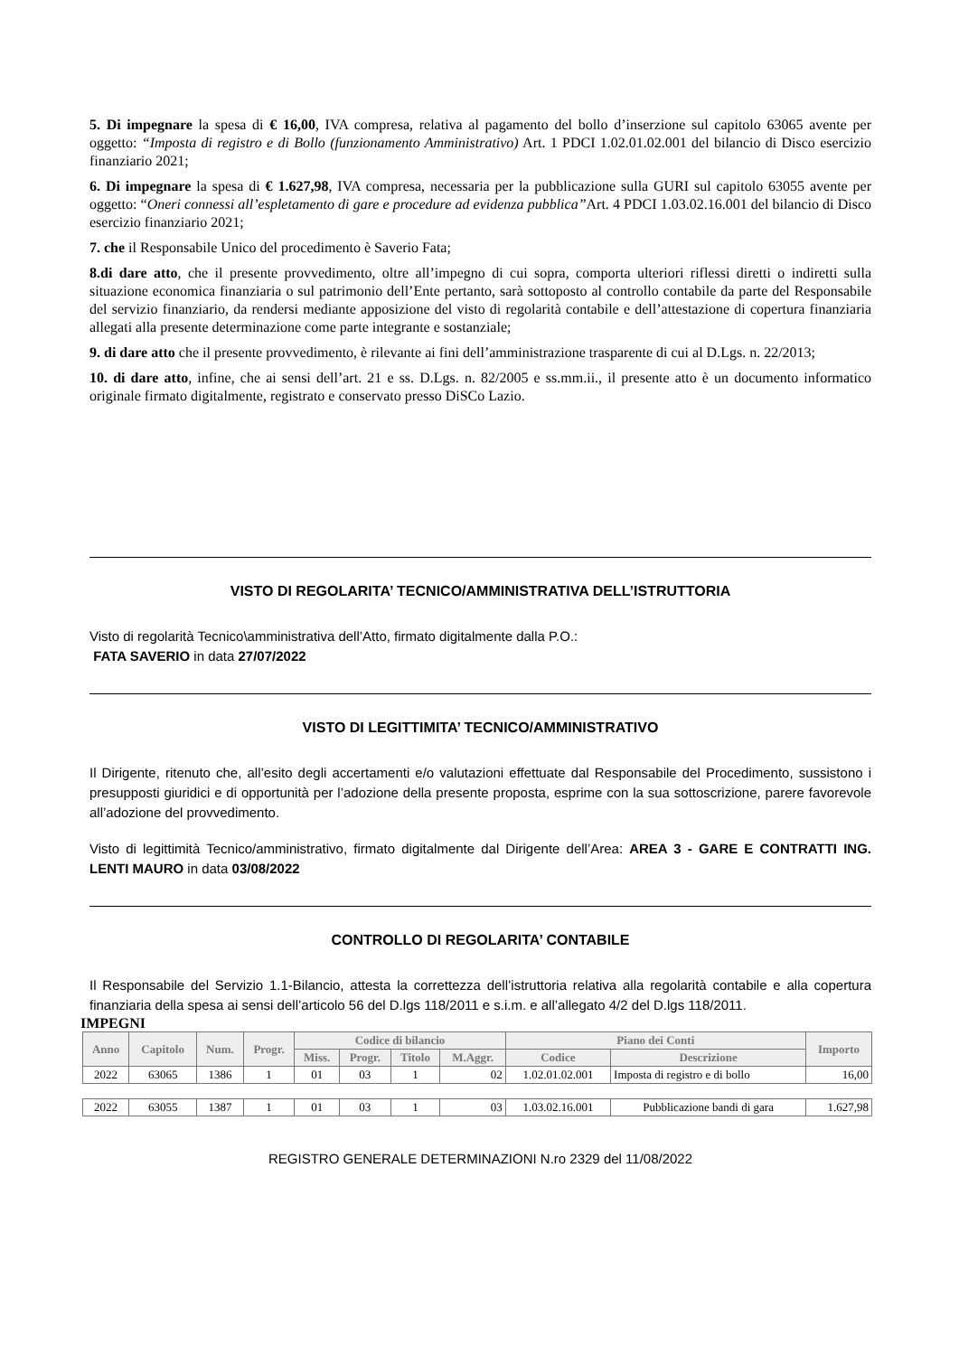5. Di impegnare la spesa di € 16,00, IVA compresa, relativa al pagamento del bollo d’inserzione sul capitolo 63065 avente per oggetto: “Imposta di registro e di Bollo (funzionamento Amministrativo) Art. 1 PDCI 1.02.01.02.001 del bilancio di Disco esercizio finanziario 2021;
6. Di impegnare la spesa di € 1.627,98, IVA compresa, necessaria per la pubblicazione sulla GURI sul capitolo 63055 avente per oggetto: “Oneri connessi all’espletamento di gare e procedure ad evidenza pubblica”Art. 4 PDCI 1.03.02.16.001 del bilancio di Disco esercizio finanziario 2021;
7. che il Responsabile Unico del procedimento è Saverio Fata;
8.di dare atto, che il presente provvedimento, oltre all’impegno di cui sopra, comporta ulteriori riflessi diretti o indiretti sulla situazione economica finanziaria o sul patrimonio dell’Ente pertanto, sarà sottoposto al controllo contabile da parte del Responsabile del servizio finanziario, da rendersi mediante apposizione del visto di regolarità contabile e dell’attestazione di copertura finanziaria allegati alla presente determinazione come parte integrante e sostanziale;
9. di dare atto che il presente provvedimento, è rilevante ai fini dell’amministrazione trasparente di cui al D.Lgs. n. 22/2013;
10. di dare atto, infine, che ai sensi dell’art. 21 e ss. D.Lgs. n. 82/2005 e ss.mm.ii., il presente atto è un documento informatico originale firmato digitalmente, registrato e conservato presso DiSCo Lazio.
VISTO DI REGOLARITA’ TECNICO/AMMINISTRATIVA DELL’ISTRUTTORIA
Visto di regolarità Tecnico\amministrativa dell’Atto, firmato digitalmente dalla P.O.:
FATA SAVERIO in data 27/07/2022
VISTO DI LEGITTIMITA’ TECNICO/AMMINISTRATIVO
Il Dirigente, ritenuto che, all’esito degli accertamenti e/o valutazioni effettuate dal Responsabile del Procedimento, sussistono i presupposti giuridici e di opportunità per l’adozione della presente proposta, esprime con la sua sottoscrizione, parere favorevole all’adozione del provvedimento.
Visto di legittimità Tecnico/amministrativo, firmato digitalmente dal Dirigente dell’Area: AREA 3 - GARE E CONTRATTI ING. LENTI MAURO in data 03/08/2022
CONTROLLO DI REGOLARITA’ CONTABILE
Il Responsabile del Servizio 1.1-Bilancio, attesta la correttezza dell’istruttoria relativa alla regolarità contabile e alla copertura finanziaria della spesa ai sensi dell’articolo 56 del D.lgs 118/2011 e s.i.m. e all’allegato 4/2 del D.lgs 118/2011.
IMPEGNI
| Anno | Capitolo | Num. | Progr. | Codice di bilancio | | | | Piano dei Conti | | Importo |
| --- | --- | --- | --- | --- | --- | --- | --- | --- | --- | --- |
| | | | | Miss. | Progr. | Titolo | M.Aggr. | Codice | Descrizione | |
| 2022 | 63065 | 1386 | 1 | 01 | 03 | 1 | 02 | 1.02.01.02.001 | Imposta di registro e di bollo | 16,00 |
| 2022 | 63055 | 1387 | 1 | 01 | 03 | 1 | 03 | 1.03.02.16.001 | Pubblicazione bandi di gara | 1.627,98 |
REGISTRO GENERALE DETERMINAZIONI N.ro 2329 del 11/08/2022